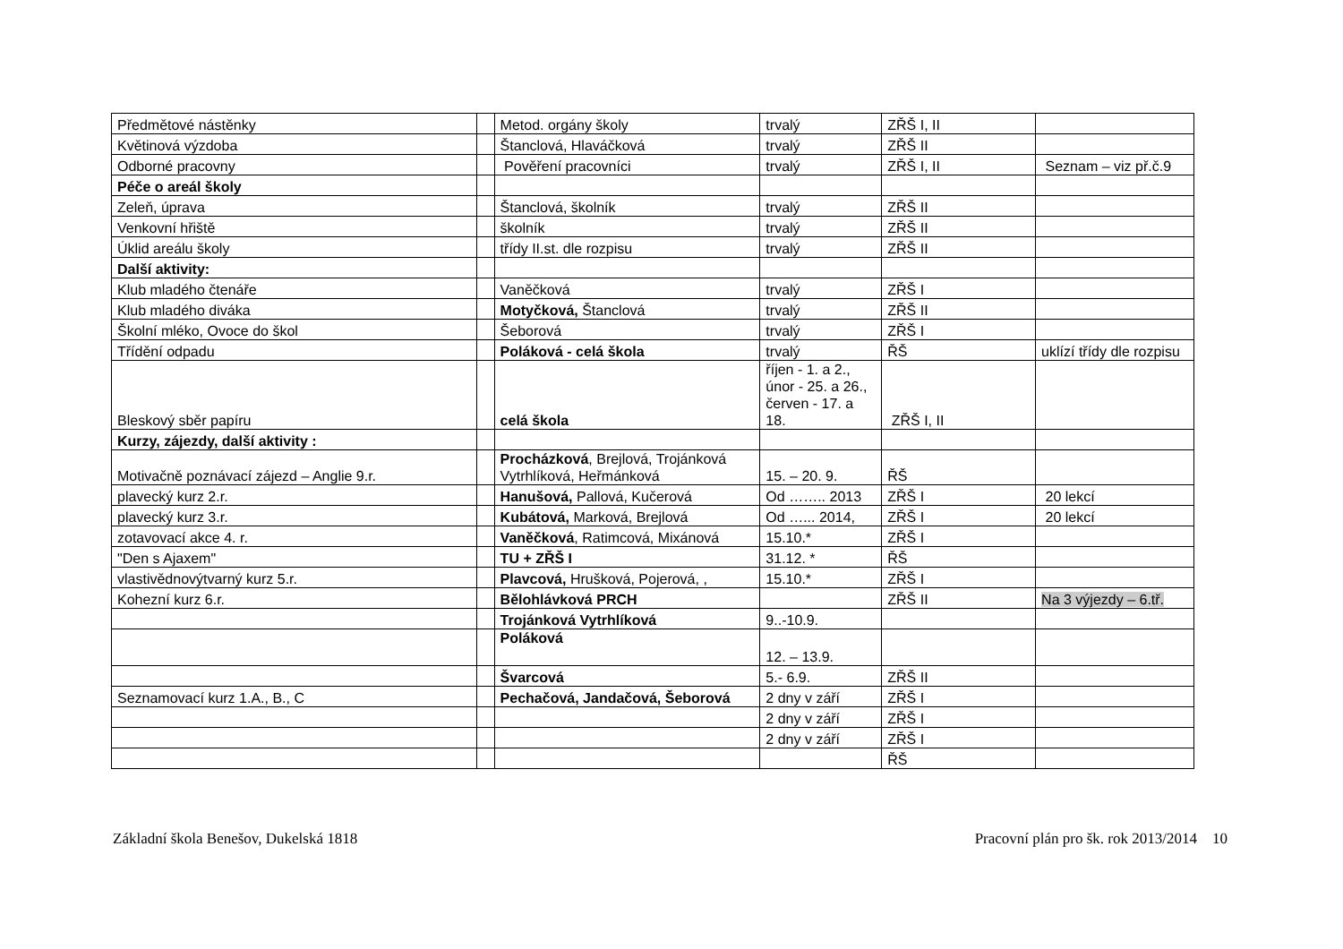| Předmětové nástěnky | | Metod. orgány školy | trvalý | ZŘŠ I, II | |
| Květinová výzdoba | | Štanclová, Hlaváčková | trvalý | ZŘŠ II | |
| Odborné pracovny | | Pověření pracovníci | trvalý | ZŘŠ I, II | Seznam – viz př.č.9 |
| Péče o areál školy | | | | | |
| Zeleň, úprava | | Štanclová, školník | trvalý | ZŘŠ II | |
| Venkovní hřiště | | školník | trvalý | ZŘŠ II | |
| Úklid areálu školy | | třídy II.st. dle rozpisu | trvalý | ZŘŠ II | |
| Další aktivity: | | | | | |
| Klub mladého čtenáře | | Vaněčková | trvalý | ZŘŠ I | |
| Klub mladého diváka | | Motyčková, Štanclová | trvalý | ZŘŠ II | |
| Školní mléko, Ovoce do škol | | Šeborová | trvalý | ZŘŠ I | |
| Třídění odpadu | | Poláková - celá škola | trvalý | ŘŠ | uklízí třídy dle rozpisu |
| Bleskový sběr papíru | | celá škola | říjen - 1. a 2., únor - 25. a 26., červen - 17. a 18. | ZŘŠ I, II | |
| Kurzy, zájezdy, další aktivity : | | | | | |
| Motivačně poznávací zájezd – Anglie 9.r. | | Procházková , Brejlová, Trojánková Vytrhlíková, Heřmánková | 15. – 20. 9. | ŘŠ | |
| plavecký kurz 2.r. | | Hanušová, Pallová, Kučerová | Od …….. 2013 | ZŘŠ I | 20 lekcí |
| plavecký kurz 3.r. | | Kubátová, Marková, Brejlová | Od …... 2014, | ZŘŠ I | 20 lekcí |
| zotavovací akce 4. r. | | Vaněčková , Ratimcová, Mixánová | 15.10.* | ZŘŠ I | |
| "Den s Ajaxem" | | TU + ZŘŠ I | 31.12. * | ŘŠ | |
| vlastivědnovýtvarný kurz 5.r. | | Plavcová, Hrušková, Pojerová, , | 15.10.* | ZŘŠ I | |
| Kohezní kurz 6.r. | | Bělohlávková PRCH | | ZŘŠ II | Na 3 výjezdy – 6.tř. |
| | | Trojánková Vytrhlíková | 9..-10.9. | | |
| | | Poláková | 12. – 13.9. | | |
| | | Švarcová | 5.- 6.9. | ZŘŠ II | |
| Seznamovací kurz 1.A., B., C | | Pechačová, Jandačová, Šeborová | 2 dny v září | ZŘŠ I | |
| | | | 2 dny v září | ZŘŠ I | |
| | | | 2 dny v září | ZŘŠ I | |
| | | | | ŘŠ | |
Základní škola Benešov, Dukelská 1818 Pracovní plán pro šk. rok 2013/2014 10